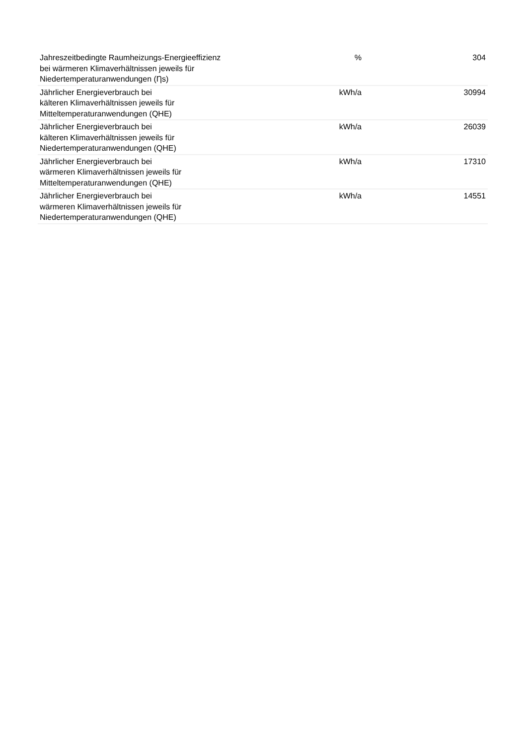| Jahreszeitbedingte Raumheizungs-Energieeffizienz bei wärmeren Klimaverhältnissen jeweils für Niedertemperaturanwendungen (Ƞs) | % | 304 |
| Jährlicher Energieverbrauch bei kälteren Klimaverhältnissen jeweils für Mitteltemperaturanwendungen (QHE) | kWh/a | 30994 |
| Jährlicher Energieverbrauch bei kälteren Klimaverhältnissen jeweils für Niedertemperaturanwendungen (QHE) | kWh/a | 26039 |
| Jährlicher Energieverbrauch bei wärmeren Klimaverhältnissen jeweils für Mitteltemperaturanwendungen (QHE) | kWh/a | 17310 |
| Jährlicher Energieverbrauch bei wärmeren Klimaverhältnissen jeweils für Niedertemperaturanwendungen (QHE) | kWh/a | 14551 |